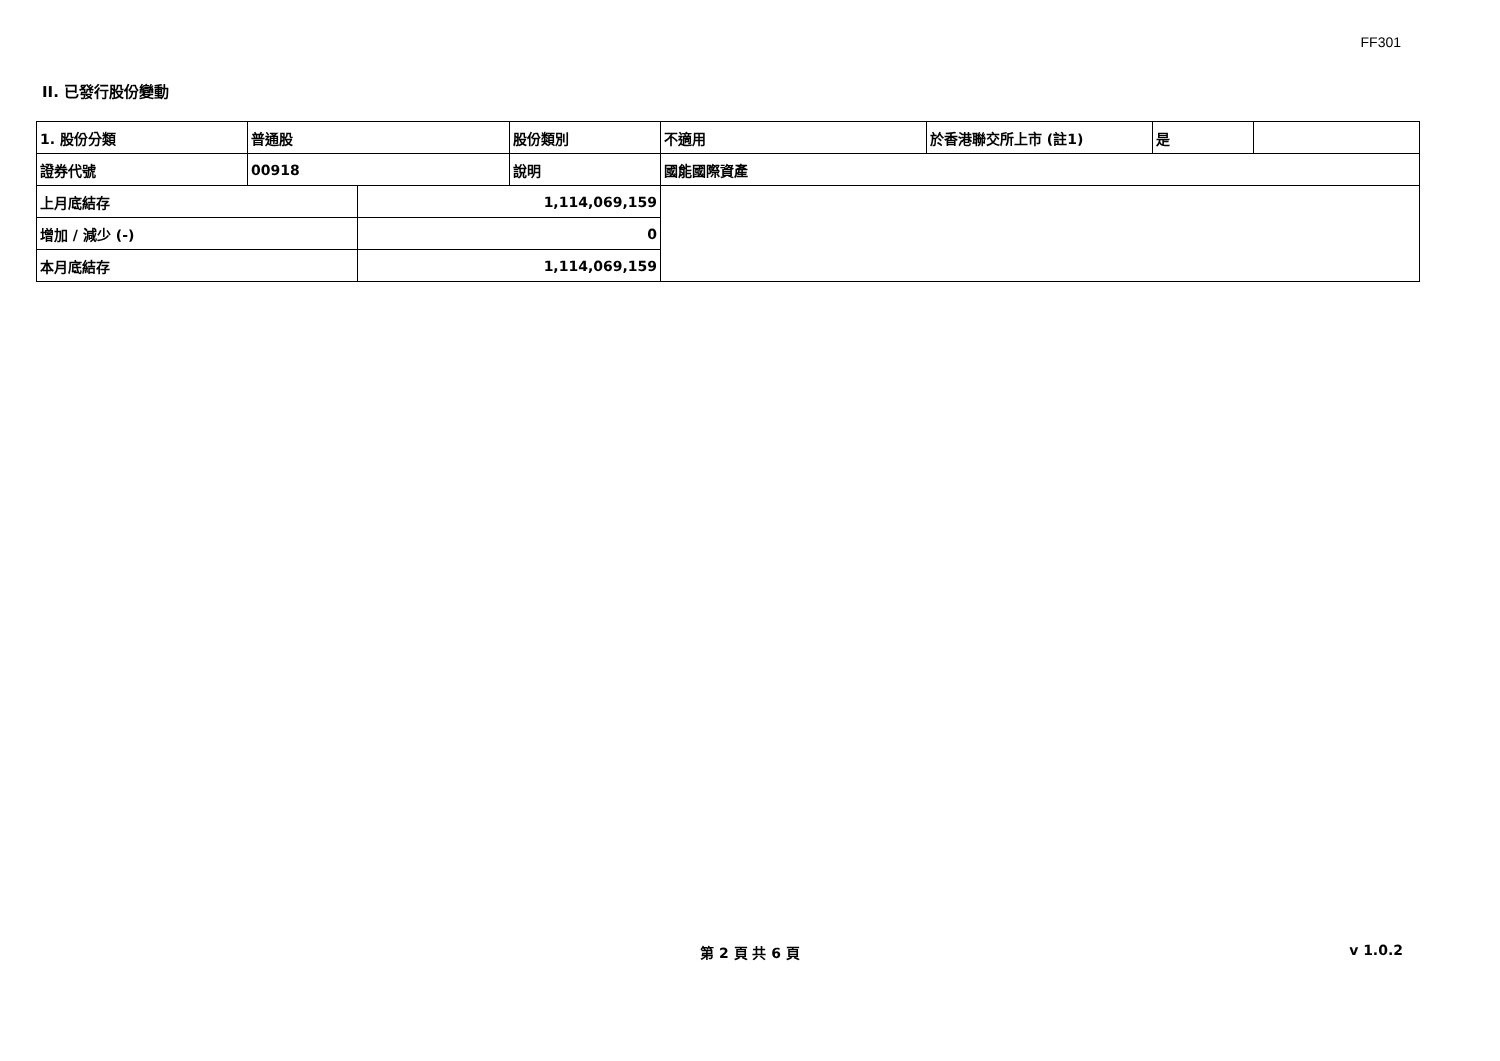FF301
II. 已發行股份變動
| 1. 股份分類 | 普通股 | | 股份類別 | 不適用 | 於香港聯交所上市 (註1) | 是 | |
| 證券代號 | 00918 | | 說明 | 國能國際資產 | | | |
| 上月底結存 | | 1,114,069,159 | | | | | |
| 增加 / 減少 (-) | | 0 | | | | | |
| 本月底結存 | | 1,114,069,159 | | | | | |
第 2 頁 共 6 頁
v 1.0.2